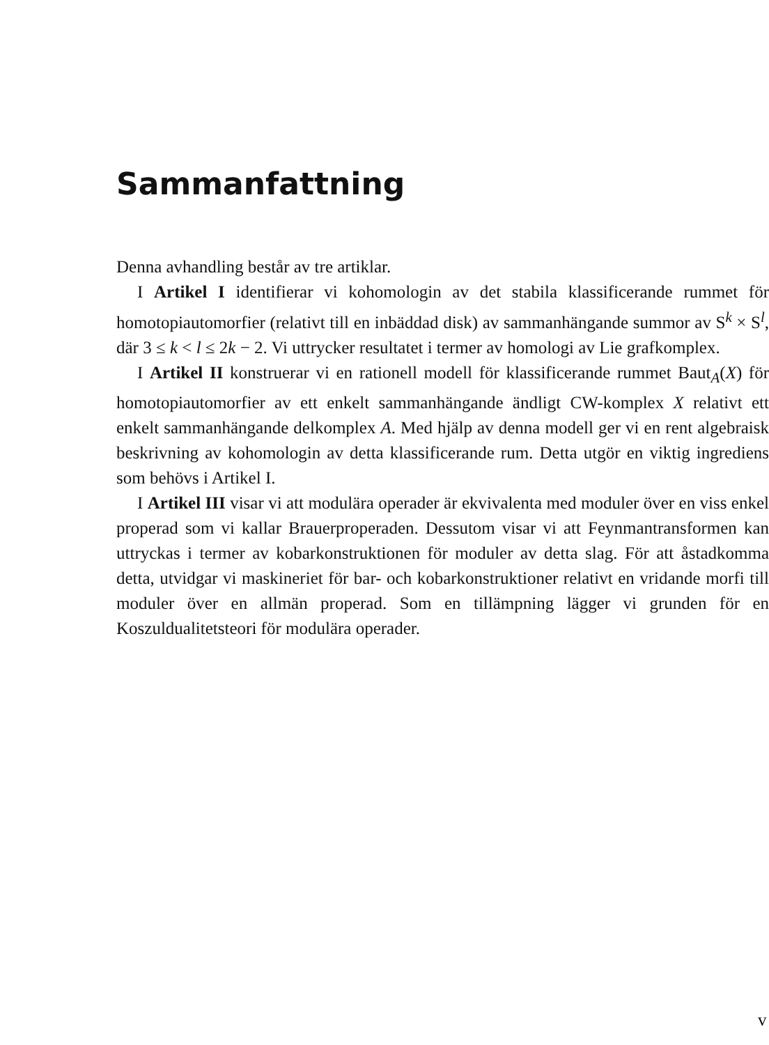Sammanfattning
Denna avhandling består av tre artiklar.
I Artikel I identifierar vi kohomologin av det stabila klassificerande rummet för homotopiautomorfier (relativt till en inbäddad disk) av sammanhängande summor av S<sup>k</sup> × S<sup>l</sup>, där 3 ≤ k < l ≤ 2k − 2. Vi uttrycker resultatet i termer av homologi av Lie grafkomplex.
I Artikel II konstruerar vi en rationell modell för klassificerande rummet Baut<sub>A</sub>(X) för homotopiautomorfier av ett enkelt sammanhängande ändligt CW-komplex X relativt ett enkelt sammanhängande delkomplex A. Med hjälp av denna modell ger vi en rent algebraisk beskrivning av kohomologin av detta klassificerande rum. Detta utgör en viktig ingrediens som behövs i Artikel I.
I Artikel III visar vi att modulära operader är ekvivalenta med moduler över en viss enkel properad som vi kallar Brauerproperaden. Dessutom visar vi att Feynmantransformen kan uttryckas i termer av kobarkonstruktionen för moduler av detta slag. För att åstadkomma detta, utvidgar vi maskineriet för bar- och kobarkonstruktioner relativt en vridande morfi till moduler över en allmän properad. Som en tillämpning lägger vi grunden för en Koszuldualitetsteori för modulära operader.
v